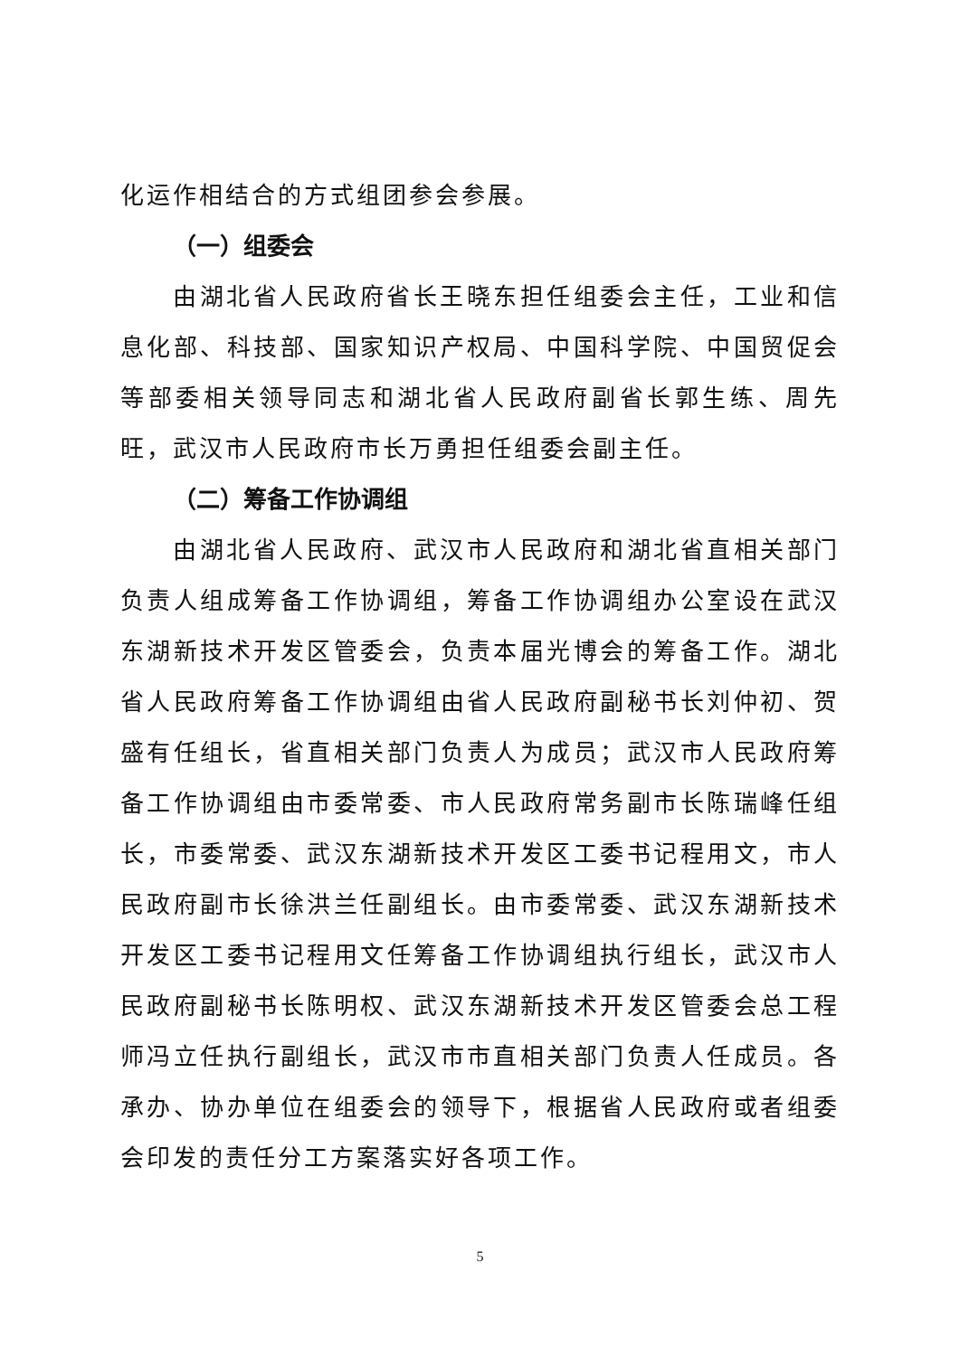化运作相结合的方式组团参会参展。
（一）组委会
由湖北省人民政府省长王晓东担任组委会主任，工业和信息化部、科技部、国家知识产权局、中国科学院、中国贸促会等部委相关领导同志和湖北省人民政府副省长郭生练、周先旺，武汉市人民政府市长万勇担任组委会副主任。
（二）筹备工作协调组
由湖北省人民政府、武汉市人民政府和湖北省直相关部门负责人组成筹备工作协调组，筹备工作协调组办公室设在武汉东湖新技术开发区管委会，负责本届光博会的筹备工作。湖北省人民政府筹备工作协调组由省人民政府副秘书长刘仲初、贺盛有任组长，省直相关部门负责人为成员；武汉市人民政府筹备工作协调组由市委常委、市人民政府常务副市长陈瑞峰任组长，市委常委、武汉东湖新技术开发区工委书记程用文，市人民政府副市长徐洪兰任副组长。由市委常委、武汉东湖新技术开发区工委书记程用文任筹备工作协调组执行组长，武汉市人民政府副秘书长陈明权、武汉东湖新技术开发区管委会总工程师冯立任执行副组长，武汉市市直相关部门负责人任成员。各承办、协办单位在组委会的领导下，根据省人民政府或者组委会印发的责任分工方案落实好各项工作。
5